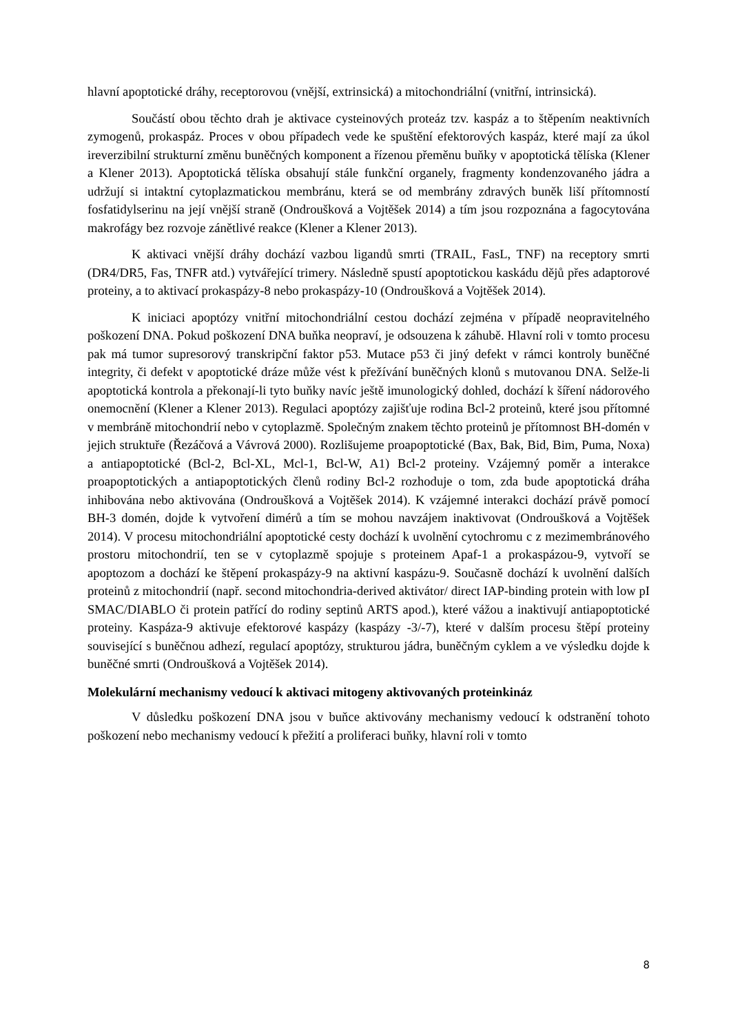hlavní apoptotické dráhy, receptorovou (vnější, extrinsická) a mitochondriální (vnitřní, intrinsická).
Součástí obou těchto drah je aktivace cysteinových proteáz tzv. kaspáz a to štěpením neaktivních zymogenů, prokaspáz. Proces v obou případech vede ke spuštění efektorových kaspáz, které mají za úkol ireverzibilní strukturní změnu buněčných komponent a řízenou přeměnu buňky v apoptotická tělíska (Klener a Klener 2013). Apoptotická tělíska obsahují stále funkční organely, fragmenty kondenzovaného jádra a udržují si intaktní cytoplazmatickou membránu, která se od membrány zdravých buněk liší přítomností fosfatidylserinu na její vnější straně (Ondroušková a Vojtěšek 2014) a tím jsou rozpoznána a fagocytována makrofágy bez rozvoje zánětlivé reakce (Klener a Klener 2013).
K aktivaci vnější dráhy dochází vazbou ligandů smrti (TRAIL, FasL, TNF) na receptory smrti (DR4/DR5, Fas, TNFR atd.) vytvářející trimery. Následně spustí apoptotickou kaskádu dějů přes adaptorové proteiny, a to aktivací prokaspázy-8 nebo prokaspázy-10 (Ondroušková a Vojtěšek 2014).
K iniciaci apoptózy vnitřní mitochondriální cestou dochází zejména v případě neopravitelného poškození DNA. Pokud poškození DNA buňka neopraví, je odsouzena k záhubě. Hlavní roli v tomto procesu pak má tumor supresorový transkripční faktor p53. Mutace p53 či jiný defekt v rámci kontroly buněčné integrity, či defekt v apoptotické dráze může vést k přežívání buněčných klonů s mutovanou DNA. Selže-li apoptotická kontrola a překonají-li tyto buňky navíc ještě imunologický dohled, dochází k šíření nádorového onemocnění (Klener a Klener 2013). Regulaci apoptózy zajišťuje rodina Bcl-2 proteinů, které jsou přítomné v membráně mitochondrií nebo v cytoplazmě. Společným znakem těchto proteinů je přítomnost BH-domén v jejich struktuře (Řezáčová a Vávrová 2000). Rozlišujeme proapoptotické (Bax, Bak, Bid, Bim, Puma, Noxa) a antiapoptotické (Bcl-2, Bcl-XL, Mcl-1, Bcl-W, A1) Bcl-2 proteiny. Vzájemný poměr a interakce proapoptotických a antiapoptotických členů rodiny Bcl-2 rozhoduje o tom, zda bude apoptotická dráha inhibována nebo aktivována (Ondroušková a Vojtěšek 2014). K vzájemné interakci dochází právě pomocí BH-3 domén, dojde k vytvoření dimérů a tím se mohou navzájem inaktivovat (Ondroušková a Vojtěšek 2014). V procesu mitochondriální apoptotické cesty dochází k uvolnění cytochromu c z mezimembránového prostoru mitochondrií, ten se v cytoplazmě spojuje s proteinem Apaf-1 a prokaspázou-9, vytvoří se apoptozom a dochází ke štěpení prokaspázy-9 na aktivní kaspázu-9. Současně dochází k uvolnění dalších proteinů z mitochondrií (např. second mitochondria-derived aktivátor/ direct IAP-binding protein with low pI SMAC/DIABLO či protein patřící do rodiny septinů ARTS apod.), které vážou a inaktivují antiapoptotické proteiny. Kaspáza-9 aktivuje efektorové kaspázy (kaspázy -3/-7), které v dalším procesu štěpí proteiny související s buněčnou adhezí, regulací apoptózy, strukturou jádra, buněčným cyklem a ve výsledku dojde k buněčné smrti (Ondroušková a Vojtěšek 2014).
Molekulární mechanismy vedoucí k aktivaci mitogeny aktivovaných proteinkináz
V důsledku poškození DNA jsou v buňce aktivovány mechanismy vedoucí k odstranění tohoto poškození nebo mechanismy vedoucí k přežití a proliferaci buňky, hlavní roli v tomto
8